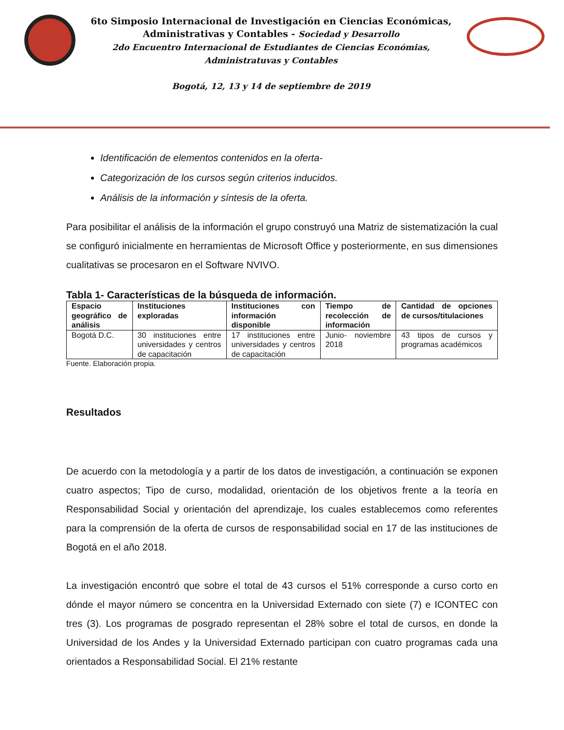6to Simposio Internacional de Investigación en Ciencias Económicas,
Administrativas y Contables - Sociedad y Desarrollo
2do Encuentro Internacional de Estudiantes de Ciencias Económias,
Administratuvas y Contables
Bogotá, 12, 13 y 14 de septiembre de 2019
Identificación de elementos contenidos en la oferta-
Categorización de los cursos según criterios inducidos.
Análisis de la información y síntesis de la oferta.
Para posibilitar el análisis de la información el grupo construyó una Matriz de sistematización la cual se configuró inicialmente en herramientas de Microsoft Office y posteriormente, en sus dimensiones cualitativas se procesaron en el Software NVIVO.
Tabla 1- Características de la búsqueda de información.
| Espacio geográfico de análisis | Instituciones exploradas | Instituciones con información disponible | Tiempo de recolección de información | Cantidad de opciones de cursos/titulaciones |
| --- | --- | --- | --- | --- |
| Bogotá D.C. | 30 instituciones entre universidades y centros de capacitación | 17 instituciones entre universidades y centros de capacitación | Junio- noviembre 2018 | 43 tipos de cursos y programas académicos |
Fuente. Elaboración propia.
Resultados
De acuerdo con la metodología y a partir de los datos de investigación, a continuación se exponen cuatro aspectos; Tipo de curso, modalidad, orientación de los objetivos frente a la teoría en Responsabilidad Social y orientación del aprendizaje, los cuales establecemos como referentes para la comprensión de la oferta de cursos de responsabilidad social en 17 de las instituciones de Bogotá en el año 2018.
La investigación encontró que sobre el total de 43 cursos el 51% corresponde a curso corto en dónde el mayor número se concentra en la Universidad Externado con siete (7) e ICONTEC con tres (3). Los programas de posgrado representan el 28% sobre el total de cursos, en donde la Universidad de los Andes y la Universidad Externado participan con cuatro programas cada una orientados a Responsabilidad Social. El 21% restante